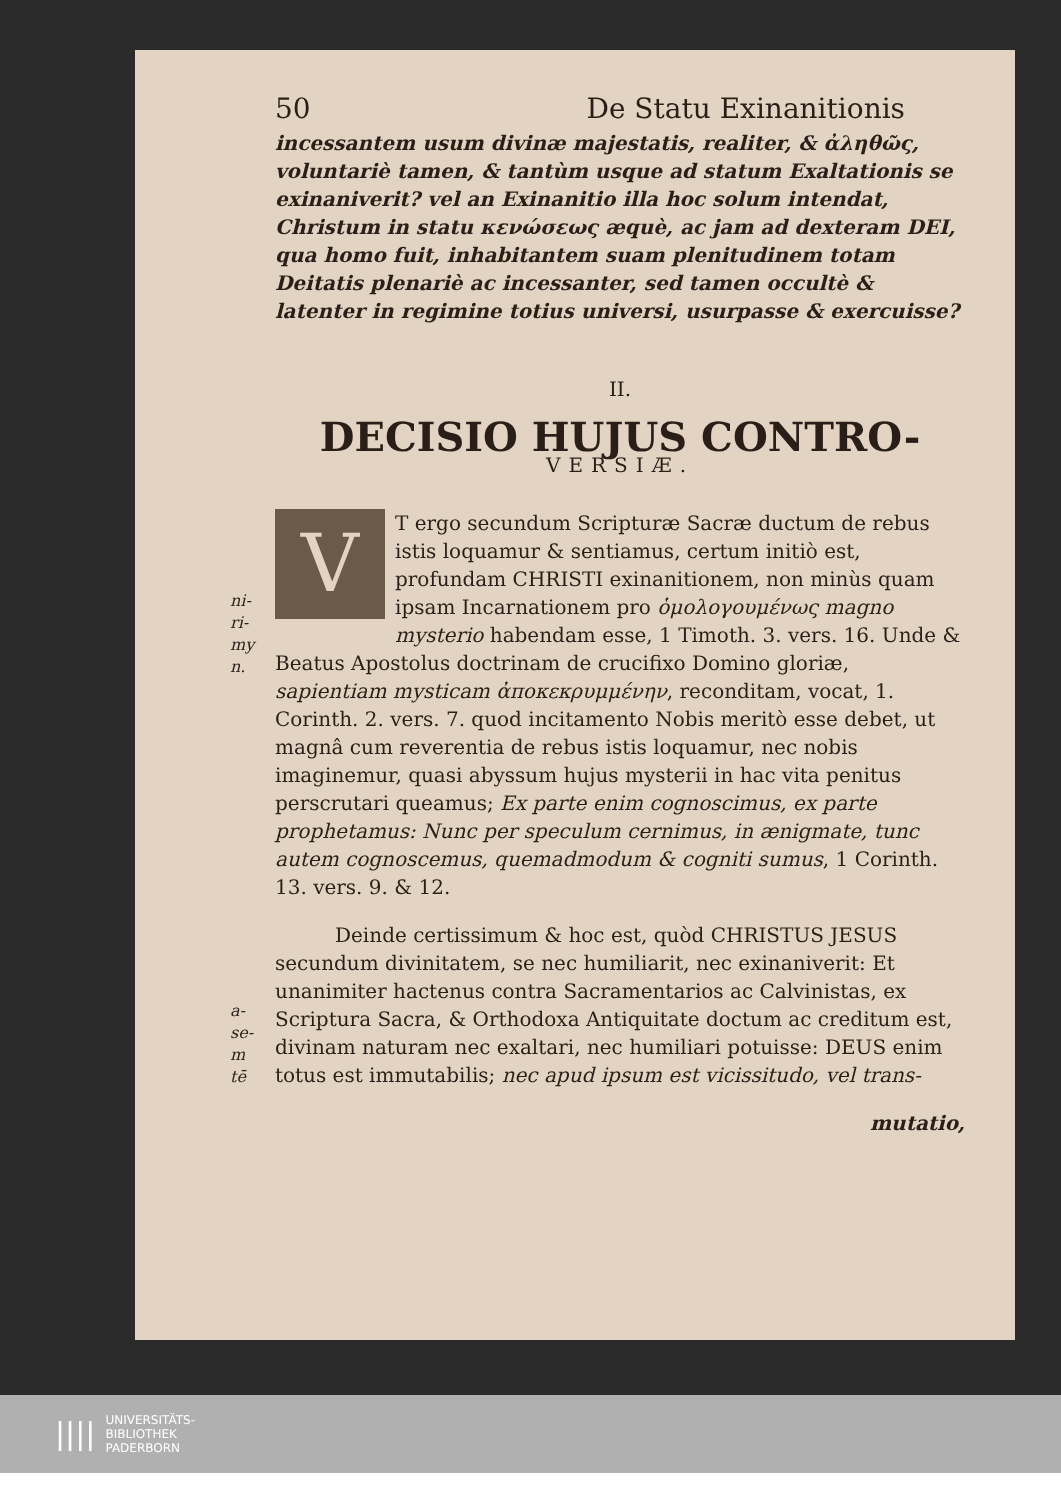50 De Statu Exinanitionis
incessantem usum divinæ majestatis, realiter, & ἀληθῶς, voluntariè tamen, & tantùm usque ad statum Exaltationis se exinaniverit? vel an Exinanitio illa hoc solum intendat, Christum in statu κενώσεως æquè, ac jam ad dexteram DEI, qua homo fuit, inhabitantem suam plenitudinem totam Deitatis plenariè ac incessanter, sed tamen occultè & latenter in regimine totius universi, usurpasse & exercuisse?
II.
DECISIO HUJUS CONTRO-
VERSIÆ.
ni-
ri-
my
n.
VT ergo secundum Scripturæ Sacræ ductum de rebus istis loquamur & sentiamus, certum initiò est, profundam CHRISTI exinanitionem, non minùs quam ipsam Incarnationem pro ὁμολογουμένως magno mysterio habendam esse, 1 Timoth. 3. vers. 16. Unde & Beatus Apostolus doctrinam de crucifixo Domino gloriæ, sapientiam mysticam ἀποκεκρυμμένην, reconditam, vocat, 1. Corinth. 2. vers. 7. quod incitamento Nobis meritò esse debet, ut magnâ cum reverentia de rebus istis loquamur, nec nobis imaginemur, quasi abyssum hujus mysterii in hac vita penitus perscrutari queamus; Ex parte enim cognoscimus, ex parte prophetamus: Nunc per speculum cernimus, in ænigmate, tunc autem cognoscemus, quemadmodum & cogniti sumus, 1 Corinth. 13. vers. 9. & 12.
a-
se-
m
tē
Deinde certissimum & hoc est, quòd CHRISTUS JESUS secundum divinitatem, se nec humiliarit, nec exinaniverit: Et unanimiter hactenus contra Sacramentarios ac Calvinistas, ex Scriptura Sacra, & Orthodoxa Antiquitate doctum ac creditum est, divinam naturam nec exaltari, nec humiliari potuisse: DEUS enim totus est immutabilis; nec apud ipsum est vicissitudo, vel trans-
mutatio,
||||
UNIVERSITÄTS-
BIBLIOTHEK
PADERBORN